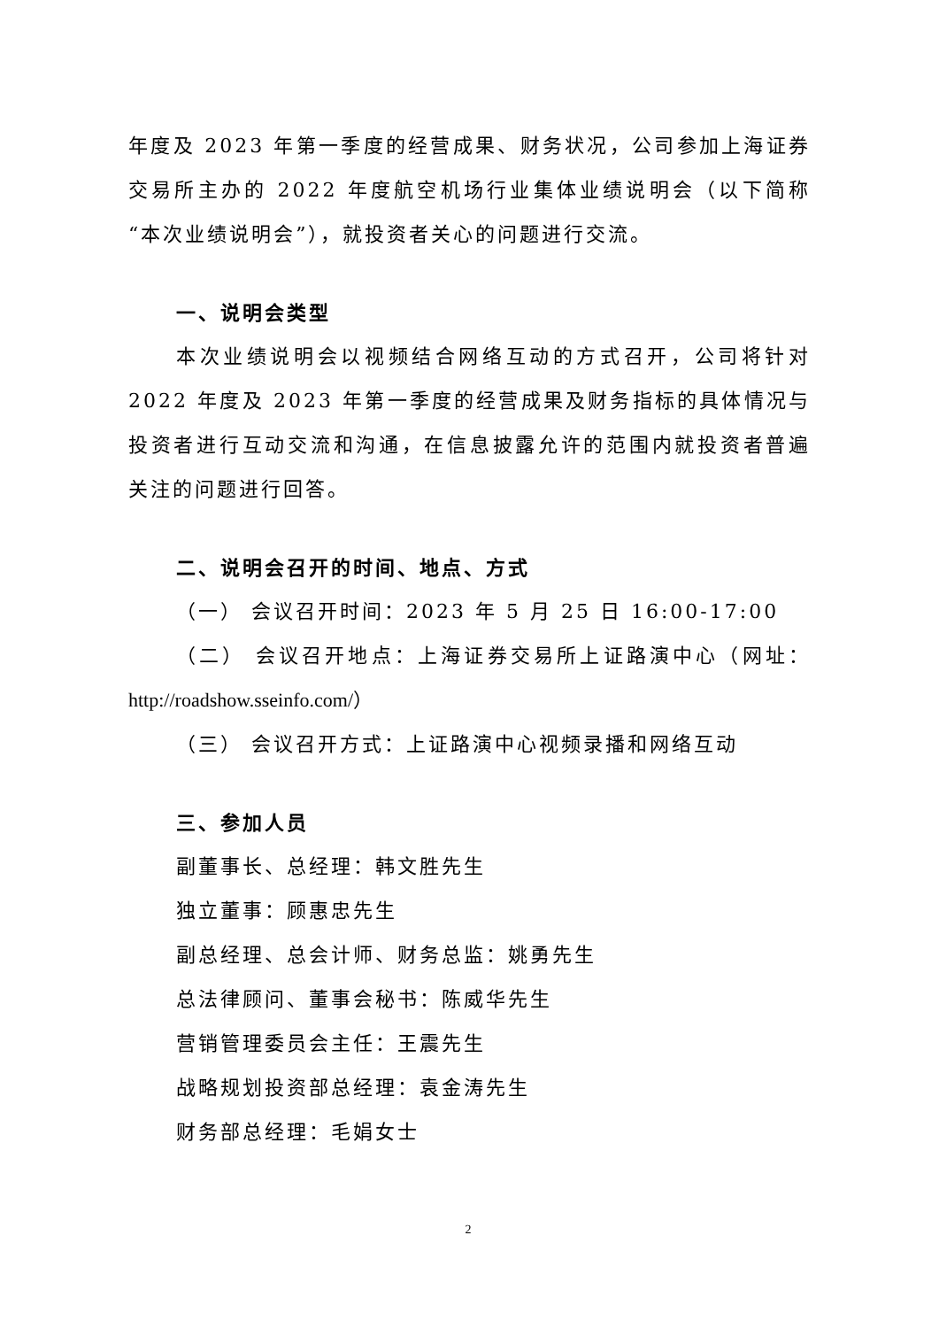年度及 2023 年第一季度的经营成果、财务状况，公司参加上海证券交易所主办的 2022 年度航空机场行业集体业绩说明会（以下简称“本次业绩说明会”），就投资者关心的问题进行交流。
一、说明会类型
本次业绩说明会以视频结合网络互动的方式召开，公司将针对 2022 年度及 2023 年第一季度的经营成果及财务指标的具体情况与投资者进行互动交流和沟通，在信息披露允许的范围内就投资者普遍关注的问题进行回答。
二、说明会召开的时间、地点、方式
（一） 会议召开时间：2023 年 5 月 25 日 16:00-17:00
（二） 会议召开地点：上海证券交易所上证路演中心（网址：http://roadshow.sseinfo.com/）
（三） 会议召开方式：上证路演中心视频录播和网络互动
三、参加人员
副董事长、总经理：韩文胜先生
独立董事：顾惠忠先生
副总经理、总会计师、财务总监：姚勇先生
总法律顾问、董事会秘书：陈威华先生
营销管理委员会主任：王震先生
战略规划投资部总经理：袁金涛先生
财务部总经理：毛娟女士
2